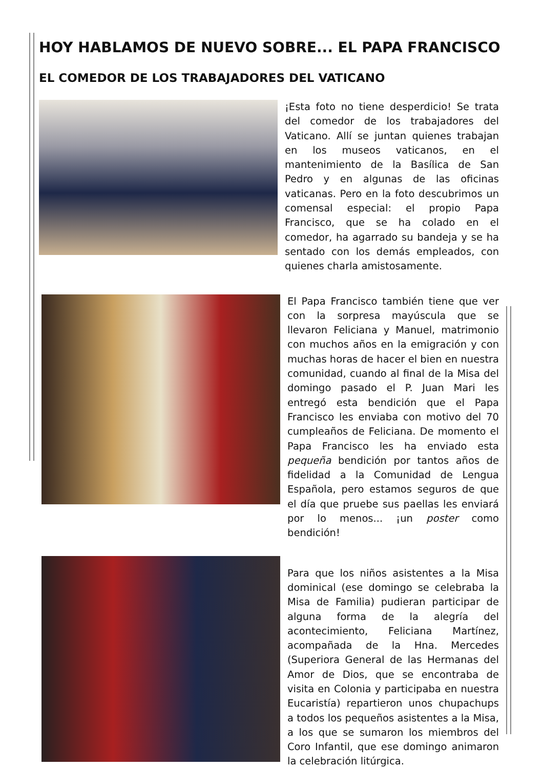HOY HABLAMOS DE NUEVO SOBRE... EL PAPA FRANCISCO
EL COMEDOR DE LOS TRABAJADORES DEL VATICANO
¡Esta foto no tiene desperdicio! Se trata del comedor de los trabajadores del Vaticano. Allí se juntan quienes trabajan en los museos vaticanos, en el mantenimiento de la Basílica de San Pedro y en algunas de las oficinas vaticanas. Pero en la foto descubrimos un comensal especial: el propio Papa Francisco, que se ha colado en el comedor, ha agarrado su bandeja y se ha sentado con los demás empleados, con quienes charla amistosamente.
El Papa Francisco también tiene que ver con la sorpresa mayúscula que se llevaron Feliciana y Manuel, matrimonio con muchos años en la emigración y con muchas horas de hacer el bien en nuestra comunidad, cuando al final de la Misa del domingo pasado el P. Juan Mari les entregó esta bendición que el Papa Francisco les enviaba con motivo del 70 cumpleaños de Feliciana. De momento el Papa Francisco les ha enviado esta pequeña bendición por tantos años de fidelidad a la Comunidad de Lengua Española, pero estamos seguros de que el día que pruebe sus paellas les enviará por lo menos... ¡un poster como bendición!
Para que los niños asistentes a la Misa dominical (ese domingo se celebraba la Misa de Familia) pudieran participar de alguna forma de la alegría del acontecimiento, Feliciana Martínez, acompañada de la Hna. Mercedes (Superiora General de las Hermanas del Amor de Dios, que se encontraba de visita en Colonia y participaba en nuestra Eucaristía) repartieron unos chupachups a todos los pequeños asistentes a la Misa, a los que se sumaron los miembros del Coro Infantil, que ese domingo animaron la celebración litúrgica.